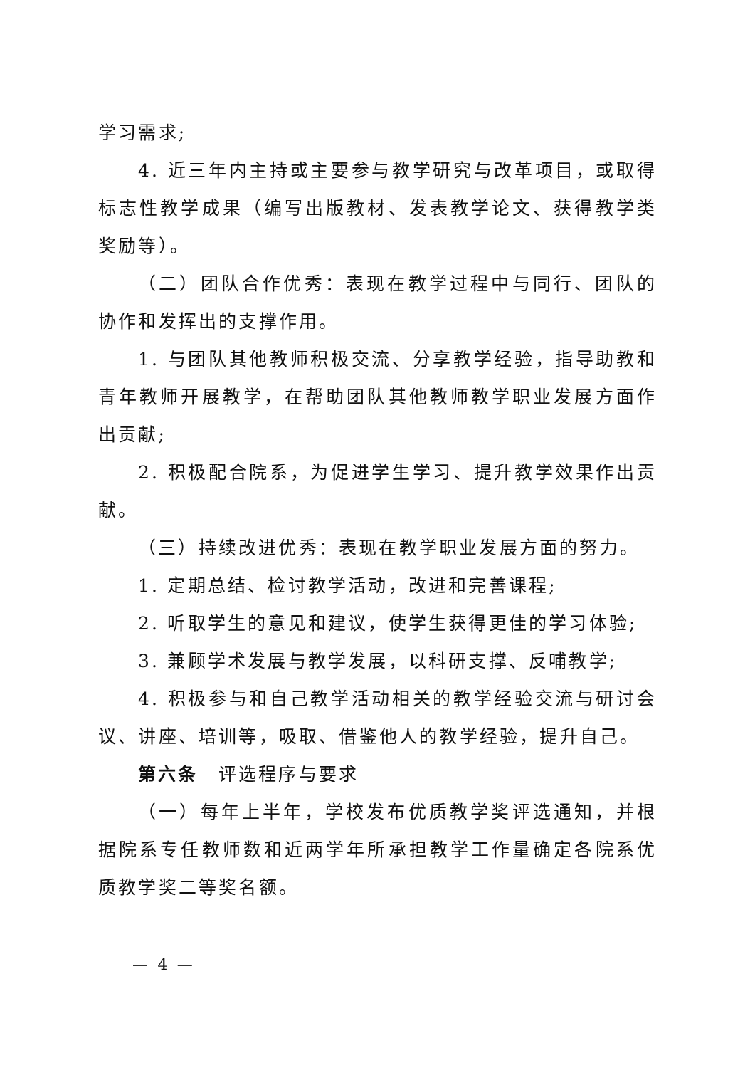学习需求;
4. 近三年内主持或主要参与教学研究与改革项目，或取得标志性教学成果（编写出版教材、发表教学论文、获得教学类奖励等）。
（二）团队合作优秀：表现在教学过程中与同行、团队的协作和发挥出的支撑作用。
1. 与团队其他教师积极交流、分享教学经验，指导助教和青年教师开展教学，在帮助团队其他教师教学职业发展方面作出贡献;
2. 积极配合院系，为促进学生学习、提升教学效果作出贡献。
（三）持续改进优秀：表现在教学职业发展方面的努力。
1. 定期总结、检讨教学活动，改进和完善课程;
2. 听取学生的意见和建议，使学生获得更佳的学习体验;
3. 兼顾学术发展与教学发展，以科研支撑、反哺教学;
4. 积极参与和自己教学活动相关的教学经验交流与研讨会议、讲座、培训等，吸取、借鉴他人的教学经验，提升自己。
第六条　评选程序与要求
（一）每年上半年，学校发布优质教学奖评选通知，并根据院系专任教师数和近两学年所承担教学工作量确定各院系优质教学奖二等奖名额。
— 4 —